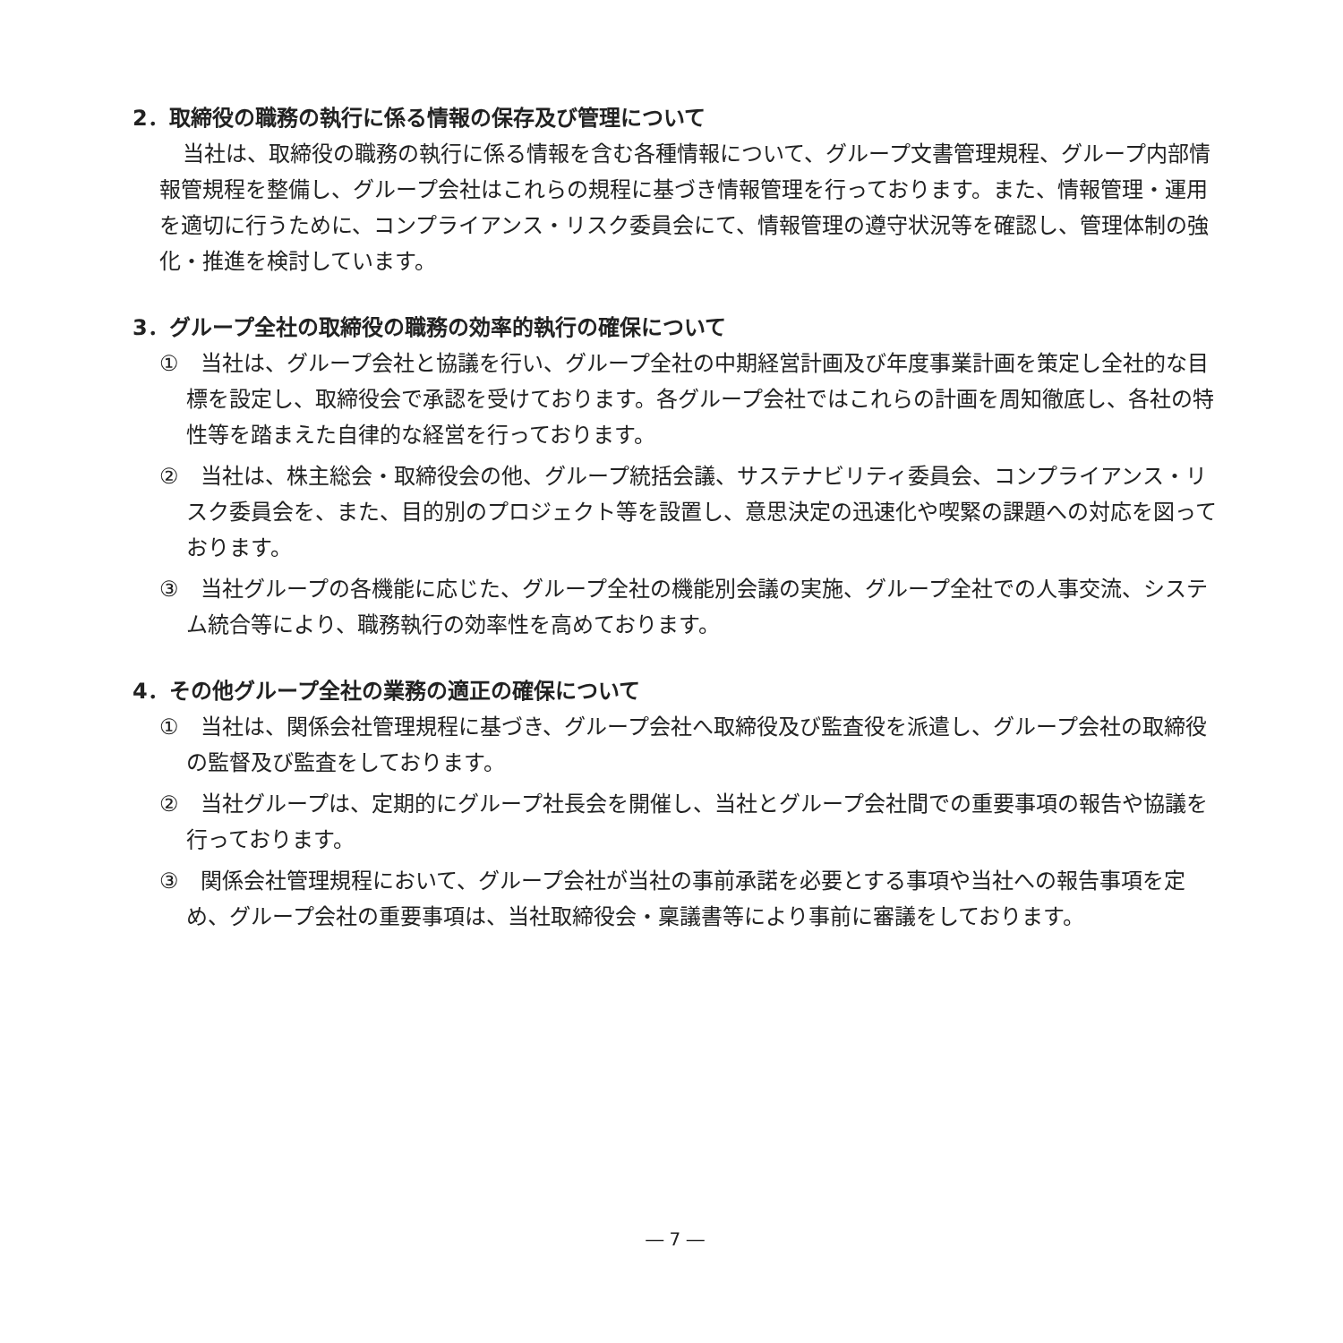2．取締役の職務の執行に係る情報の保存及び管理について
当社は、取締役の職務の執行に係る情報を含む各種情報について、グループ文書管理規程、グループ内部情報管規程を整備し、グループ会社はこれらの規程に基づき情報管理を行っております。また、情報管理・運用を適切に行うために、コンプライアンス・リスク委員会にて、情報管理の遵守状況等を確認し、管理体制の強化・推進を検討しています。
3．グループ全社の取締役の職務の効率的執行の確保について
①　当社は、グループ会社と協議を行い、グループ全社の中期経営計画及び年度事業計画を策定し全社的な目標を設定し、取締役会で承認を受けております。各グループ会社ではこれらの計画を周知徹底し、各社の特性等を踏まえた自律的な経営を行っております。
②　当社は、株主総会・取締役会の他、グループ統括会議、サステナビリティ委員会、コンプライアンス・リスク委員会を、また、目的別のプロジェクト等を設置し、意思決定の迅速化や喫緊の課題への対応を図っております。
③　当社グループの各機能に応じた、グループ全社の機能別会議の実施、グループ全社での人事交流、システム統合等により、職務執行の効率性を高めております。
4．その他グループ全社の業務の適正の確保について
①　当社は、関係会社管理規程に基づき、グループ会社へ取締役及び監査役を派遣し、グループ会社の取締役の監督及び監査をしております。
②　当社グループは、定期的にグループ社長会を開催し、当社とグループ会社間での重要事項の報告や協議を行っております。
③　関係会社管理規程において、グループ会社が当社の事前承諾を必要とする事項や当社への報告事項を定め、グループ会社の重要事項は、当社取締役会・稟議書等により事前に審議をしております。
― 7 ―